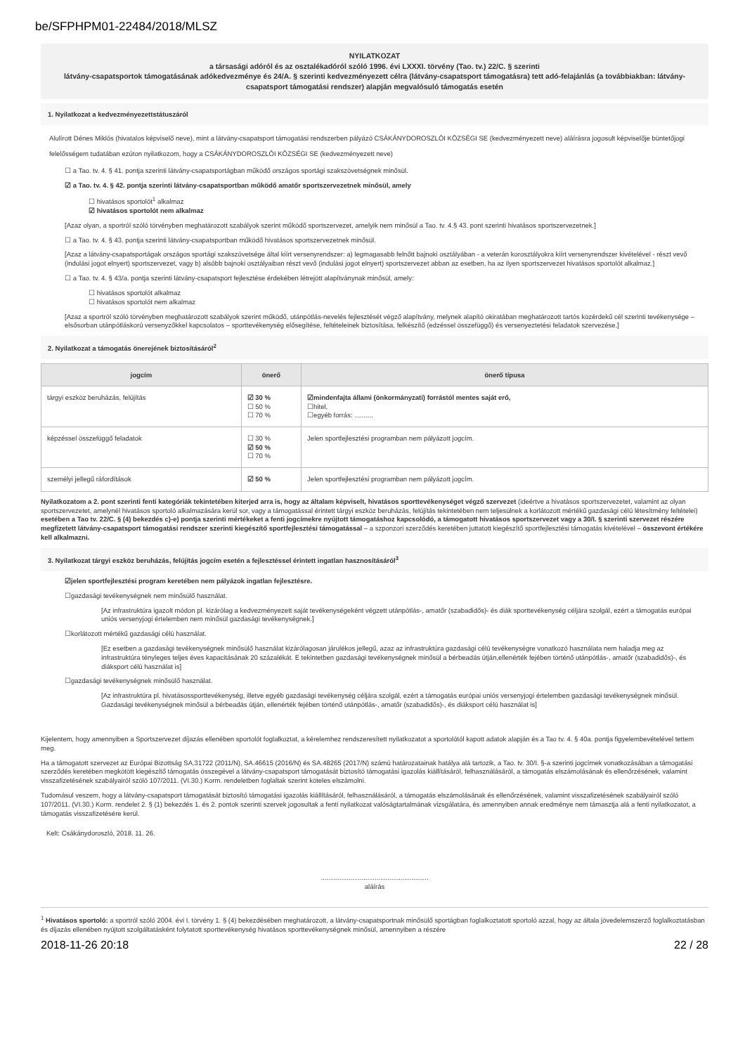be/SFPHPM01-22484/2018/MLSZ
NYILATKOZAT
a társasági adóról és az osztalékadóról szóló 1996. évi LXXXI. törvény (Tao. tv.) 22/C. § szerinti
látvány-csapatsportok támogatásának adókedvezménye és 24/A. § szerinti kedvezményezett célra (látvány-csapatsport támogatásra) tett adó-felajánlás (a továbbiakban: látvány-csapatsport támogatási rendszer) alapján megvalósuló támogatás esetén
1. Nyilatkozat a kedvezményezettstátuszáról
Alulírott Dénes Miklós (hivatalos képviselő neve), mint a látvány-csapatsport támogatási rendszerben pályázó CSÁKÁNYDOROSZLÓI KÖZSÉGI SE (kedvezményezett neve) aláírásra jogosult képviselője büntetőjogi felelősségem tudatában ezúton nyilatkozom, hogy a CSÁKÁNYDOROSZLÓI KÖZSÉGI SE (kedvezményezett neve)
☐ a Tao. tv. 4. § 41. pontja szerinti látvány-csapatsportágban működő országos sportági szakszövetségnek minősül.
☑ a Tao. tv. 4. § 42. pontja szerinti látvány-csapatsportban működő amatőr sportszervezetnek minősül, amely
☐ hivatásos sportolót<sup>1</sup> alkalmaz
☑ hivatásos sportolót nem alkalmaz
[Azaz olyan, a sportról szóló törvényben meghatározott szabályok szerint működő sportszervezet, amelyik nem minősül a Tao. tv. 4.§ 43. pont szerinti hivatásos sportszervezetnek.]
☐ a Tao. tv. 4. § 43. pontja szerinti látvány-csapatsportban működő hivatásos sportszervezetnek minősül.
[Azaz a látvány-csapatsportágak országos sportági szakszövetsége által kiírt versenyrendszer: a) legmagasabb felnőtt bajnoki osztályában - a veterán korosztályokra kiírt versenyrendszer kivételével - részt vevő (indulási jogot elnyert) sportszervezet, vagy b) alsóbb bajnoki osztályaiban részt vevő (indulási jogot elnyert) sportszervezet abban az esetben, ha az ilyen sportszervezet hivatásos sportolót alkalmaz.]
☐ a Tao. tv. 4. § 43/a. pontja szerinti látvány-csapatsport fejlesztése érdekében létrejött alapítványnak minősül, amely:
☐ hivatásos sportolót alkalmaz
☐ hivatásos sportolót nem alkalmaz
[Azaz a sportról szóló törvényben meghatározott szabályok szerint működő, utánpótlás-nevelés fejlesztését végző alapítvány, melynek alapító okiratában meghatározott tartós közérdekű cél szerinti tevékenysége – elsősorban utánpótláskorú versenyzőkkel kapcsolatos – sporttevékenység elősegítése, feltételeinek biztosítása, felkészítő (edzéssel összefüggő) és versenyeztetési feladatok szervezése.]
2. Nyilatkozat a támogatás önerejének biztosításáról<sup>2</sup>
| jogcím | önerő | önerő típusa |
| --- | --- | --- |
| tárgyi eszköz beruházás, felújítás | ☑ 30 % ☐ 50 % ☐ 70 % | ☑mindenfajta állami (önkormányzati) forrástól mentes saját erő, ☐hitel, ☐egyéb forrás: .......... |
| képzéssel összefüggő feladatok | ☐ 30 % ☑ 50 % ☐ 70 % | Jelen sportfejlesztési programban nem pályázott jogcím. |
| személyi jellegű ráfordítások | ☑ 50 % | Jelen sportfejlesztési programban nem pályázott jogcím. |
Nyilatkozatom a 2. pont szerinti fenti kategóriák tekintetében kiterjed arra is, hogy az általam képviselt, hivatásos sporttevékenységet végző szervezet (ideértve a hivatásos sportszervezetet, valamint az olyan sportszervezetet, amelynél hivatásos sportoló alkalmazására kerül sor, vagy a támogatással érintett tárgyi eszköz beruházás, felújítás tekintetében nem teljesülnek a korlátozott mértékű gazdasági célú létesítmény feltételei) esetében a Tao tv. 22/C. § (4) bekezdés c)-e) pontja szerinti mértékeket a fenti jogcímekre nyújtott támogatáshoz kapcsolódó, a támogatott hivatásos sportszervezet vagy a 30/I. § szerinti szervezet részére megfizetett látvány-csapatsport támogatási rendszer szerinti kiegészítő sportfejlesztési támogatással – a szponzori szerződés keretében juttatott kiegészítő sportfejlesztési támogatás kivételével – összevont értékére kell alkalmazni.
3. Nyilatkozat tárgyi eszköz beruházás, felújítás jogcím esetén a fejlesztéssel érintett ingatlan hasznosításáról<sup>3</sup>
☑jelen sportfejlesztési program keretében nem pályázok ingatlan fejlesztésre.
☐gazdasági tevékenységnek nem minősülő használat.
[Az infrastruktúra igazolt módon pl. kizárólag a kedvezményezett saját tevékenységeként végzett utánpótlás-, amatőr (szabadidős)- és diák sporttevékenység céljára szolgál, ezért a támogatás európai uniós versenyjogi értelemben nem minősül gazdasági tevékenységnek.]
☐korlátozott mértékű gazdasági célú használat.
[Ez esetben a gazdasági tevékenységnek minősülő használat kizárólagosan járulékos jellegű, azaz az infrastruktúra gazdasági célú tevékenységre vonatkozó használata nem haladja meg az infrastruktúra tényleges teljes éves kapacitásának 20 százalékát. E tekintetben gazdasági tevékenységnek minősül a bérbeadás útján,ellenérték fejében történő utánpótlás-, amatőr (szabadidős)-, és diáksport célú használat is]
☐gazdasági tevékenységnek minősülő használat.
[Az infrastruktúra pl. hivatásossporttevékenység, illetve egyéb gazdasági tevékenység céljára szolgál, ezért a támogatás európai uniós versenyjogi értelemben gazdasági tevékenységnek minősül. Gazdasági tevékenységnek minősül a bérbeadás útján, ellenérték fejében történő utánpótlás-, amatőr (szabadidős)-, és diáksport célú használat is]
Kijelentem, hogy amennyiben a Sportszervezet díjazás ellenében sportolót foglalkoztat, a kérelemhez rendszeresített nyilatkozatot a sportolótól kapott adatok alapján és a Tao tv. 4. § 40a. pontja figyelembevételével tettem meg.
Ha a támogatott szervezet az Európai Bizottság SA.31722 (2011/N), SA.46615 (2016/N) és SA.48265 (2017/N) számú határozatainak hatálya alá tartozik, a Tao. tv. 30/I. §-a szerinti jogcímek vonatkozásában a támogatási szerződés keretében megkötött kiegészítő támogatás összegével a látvány-csapatsport támogatását biztosító támogatási igazolás kiállításáról, felhasználásáról, a támogatás elszámolásának és ellenőrzésének, valamint visszafizetésének szabályairól szóló 107/2011. (VI.30.) Korm. rendeletben foglaltak szerint köteles elszámolni.
Tudomásul veszem, hogy a látvány-csapatsport támogatását biztosító támogatási igazolás kiállításáról, felhasználásáról, a támogatás elszámolásának és ellenőrzésének, valamint visszafizetésének szabályairól szóló 107/2011. (VI.30.) Korm. rendelet 2. § (1) bekezdés 1. és 2. pontok szerinti szervek jogosultak a fenti nyilatkozat valóságtartalmának vizsgálatára, és amennyiben annak eredménye nem támasztja alá a fenti nyilatkozatot, a támogatás visszafizetésére kerül.
Kelt: Csákánydoroszló, 2018. 11. 26.
..........................................................
aláírás
<sup>1</sup> Hivatásos sportoló: a sportról szóló 2004. évi I. törvény 1. § (4) bekezdésében meghatározott, a látvány-csapatsportnak minősülő sportágban foglalkoztatott sportoló azzal, hogy az általa jövedelemszerző foglalkoztatásban és díjazás ellenében nyújtott szolgáltatásként folytatott sporttevékenység hivatásos sporttevékenységnek minősül, amennyiben a részére
2018-11-26 20:18 22 / 28